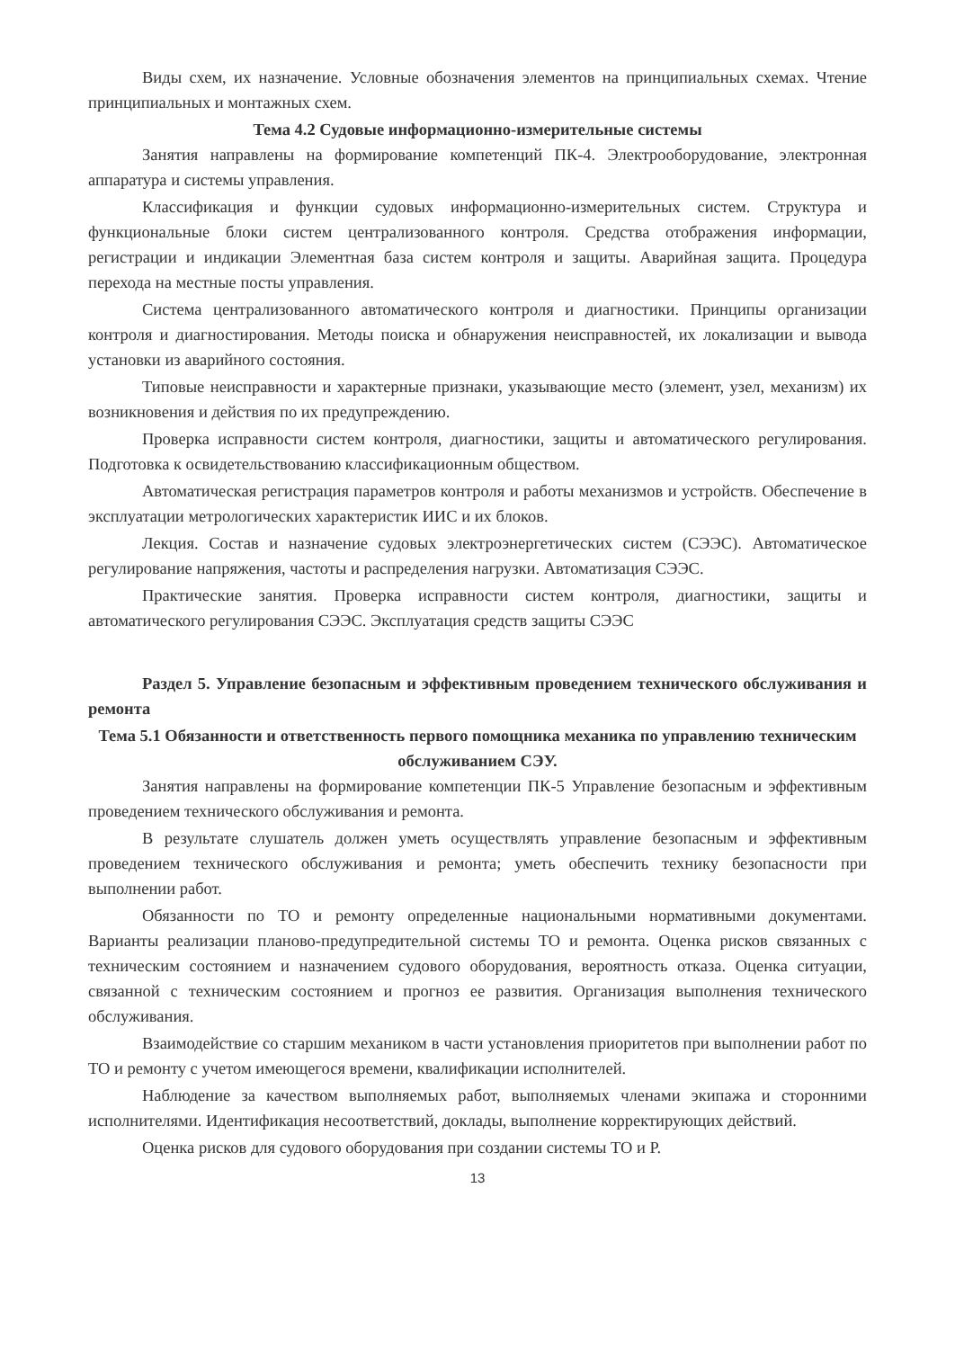Виды схем, их назначение. Условные обозначения элементов на принципиальных схемах. Чтение принципиальных и монтажных схем.
Тема 4.2 Судовые информационно-измерительные системы
Занятия направлены на формирование компетенций ПК-4. Электрооборудование, электронная аппаратура и системы управления.
Классификация и функции судовых информационно-измерительных систем. Структура и функциональные блоки систем централизованного контроля. Средства отображения информации, регистрации и индикации Элементная база систем контроля и защиты. Аварийная защита. Процедура перехода на местные посты управления.
Система централизованного автоматического контроля и диагностики. Принципы организации контроля и диагностирования. Методы поиска и обнаружения неисправностей, их локализации и вывода установки из аварийного состояния.
Типовые неисправности и характерные признаки, указывающие место (элемент, узел, механизм) их возникновения и действия по их предупреждению.
Проверка исправности систем контроля, диагностики, защиты и автоматического регулирования. Подготовка к освидетельствованию классификационным обществом.
Автоматическая регистрация параметров контроля и работы механизмов и устройств. Обеспечение в эксплуатации метрологических характеристик ИИС и их блоков.
Лекция. Состав и назначение судовых электроэнергетических систем (СЭЭС). Автоматическое регулирование напряжения, частоты и распределения нагрузки. Автоматизация СЭЭС.
Практические занятия. Проверка исправности систем контроля, диагностики, защиты и автоматического регулирования СЭЭС. Эксплуатация средств защиты СЭЭС
Раздел 5. Управление безопасным и эффективным проведением технического обслуживания и ремонта
Тема 5.1 Обязанности и ответственность первого помощника механика по управлению техническим обслуживанием СЭУ.
Занятия направлены на формирование компетенции ПК-5 Управление безопасным и эффективным проведением технического обслуживания и ремонта.
В результате слушатель должен уметь осуществлять управление безопасным и эффективным проведением технического обслуживания и ремонта; уметь обеспечить технику безопасности при выполнении работ.
Обязанности по ТО и ремонту определенные национальными нормативными документами. Варианты реализации планово-предупредительной системы ТО и ремонта. Оценка рисков связанных с техническим состоянием и назначением судового оборудования, вероятность отказа. Оценка ситуации, связанной с техническим состоянием и прогноз ее развития. Организация выполнения технического обслуживания.
Взаимодействие со старшим механиком в части установления приоритетов при выполнении работ по ТО и ремонту с учетом имеющегося времени, квалификации исполнителей.
Наблюдение за качеством выполняемых работ, выполняемых членами экипажа и сторонними исполнителями. Идентификация несоответствий, доклады, выполнение корректирующих действий.
Оценка рисков для судового оборудования при создании системы ТО и Р.
13